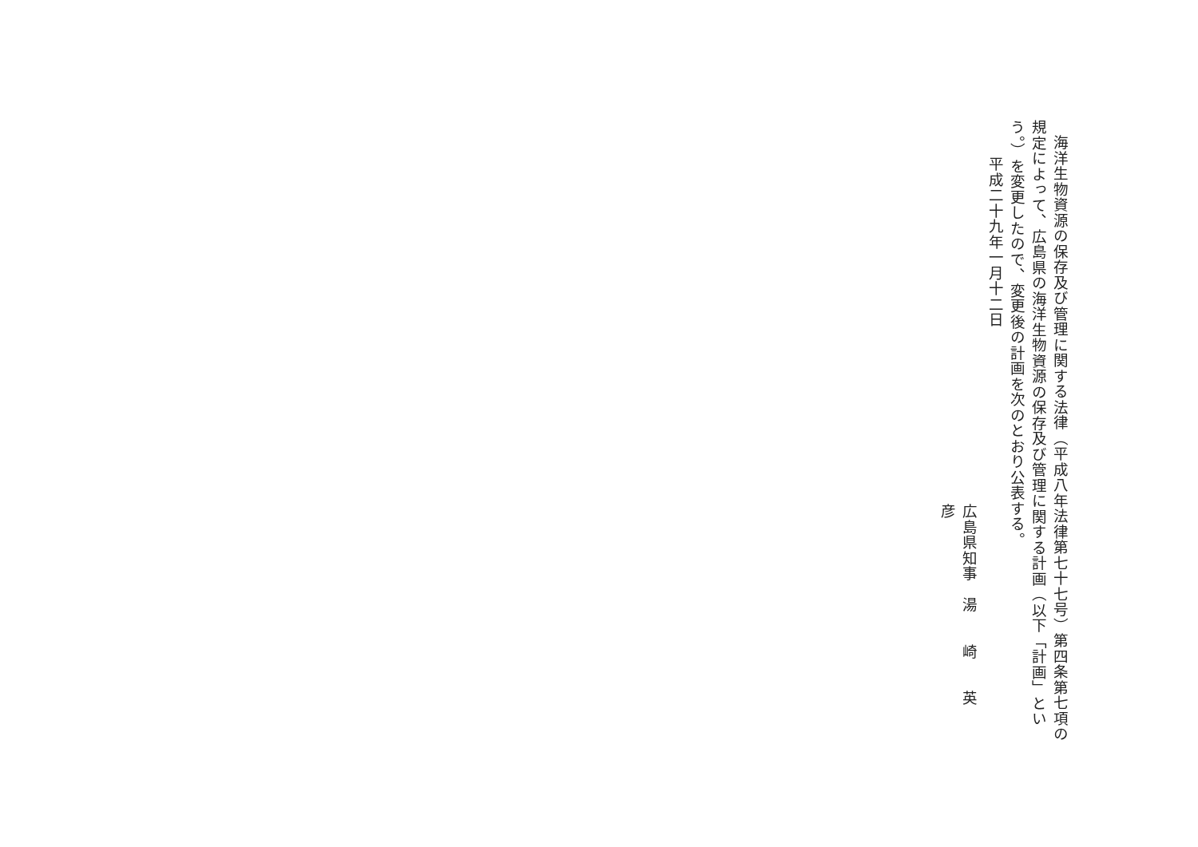海洋生物資源の保存及び管理に関する法律（平成八年法律第七十七号）第四条第七項の規定によって、広島県の海洋生物資源の保存及び管理に関する計画（以下「計画」という。）を変更したので、変更後の計画を次のとおり公表する。
平成二十九年一月十二日
広島県知事　湯　　崎　　英　　彦